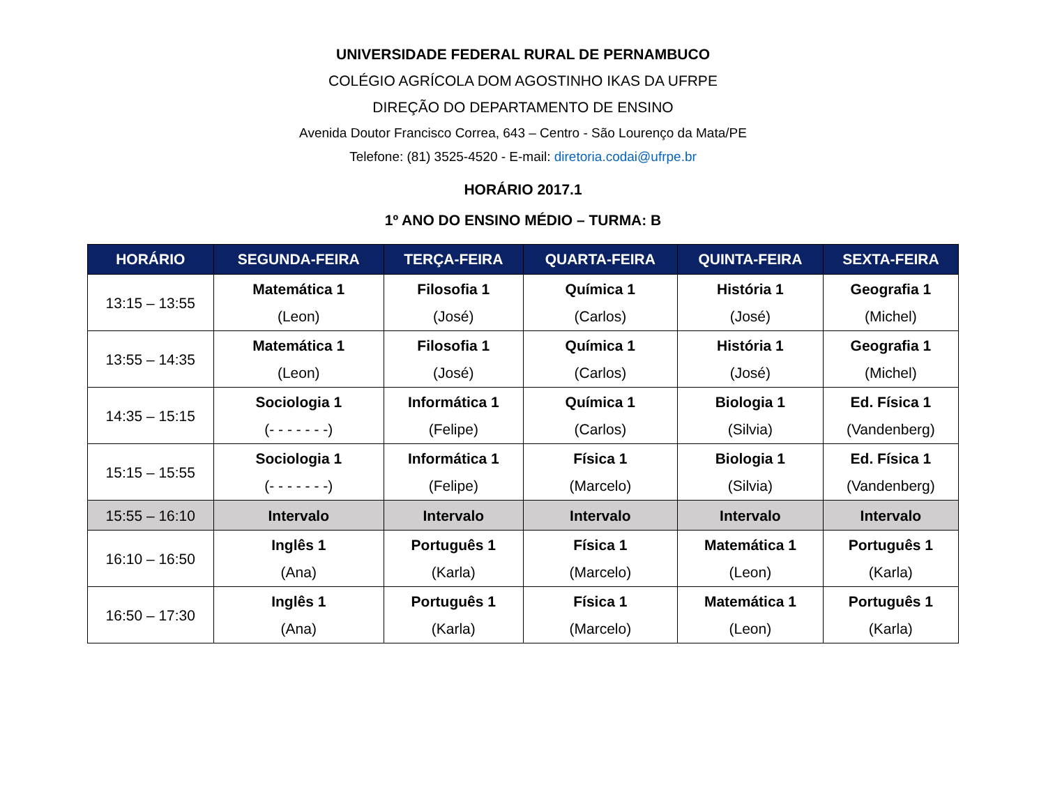UNIVERSIDADE FEDERAL RURAL DE PERNAMBUCO
COLÉGIO AGRÍCOLA DOM AGOSTINHO IKAS DA UFRPE
DIREÇÃO DO DEPARTAMENTO DE ENSINO
Avenida Doutor Francisco Correa, 643 – Centro - São Lourenço da Mata/PE
Telefone: (81) 3525-4520 - E-mail: diretoria.codai@ufrpe.br
HORÁRIO 2017.1
1º ANO DO ENSINO MÉDIO – TURMA: B
| HORÁRIO | SEGUNDA-FEIRA | TERÇA-FEIRA | QUARTA-FEIRA | QUINTA-FEIRA | SEXTA-FEIRA |
| --- | --- | --- | --- | --- | --- |
| 13:15 – 13:55 | Matemática 1 (Leon) | Filosofia 1 (José) | Química 1 (Carlos) | História 1 (José) | Geografia 1 (Michel) |
| 13:55 – 14:35 | Matemática 1 (Leon) | Filosofia 1 (José) | Química 1 (Carlos) | História 1 (José) | Geografia 1 (Michel) |
| 14:35 – 15:15 | Sociologia 1 (- - - - - - -) | Informática 1 (Felipe) | Química 1 (Carlos) | Biologia 1 (Silvia) | Ed. Física 1 (Vandenberg) |
| 15:15 – 15:55 | Sociologia 1 (- - - - - - -) | Informática 1 (Felipe) | Física 1 (Marcelo) | Biologia 1 (Silvia) | Ed. Física 1 (Vandenberg) |
| 15:55 – 16:10 | Intervalo | Intervalo | Intervalo | Intervalo | Intervalo |
| 16:10 – 16:50 | Inglês 1 (Ana) | Português 1 (Karla) | Física 1 (Marcelo) | Matemática 1 (Leon) | Português 1 (Karla) |
| 16:50 – 17:30 | Inglês 1 (Ana) | Português 1 (Karla) | Física 1 (Marcelo) | Matemática 1 (Leon) | Português 1 (Karla) |